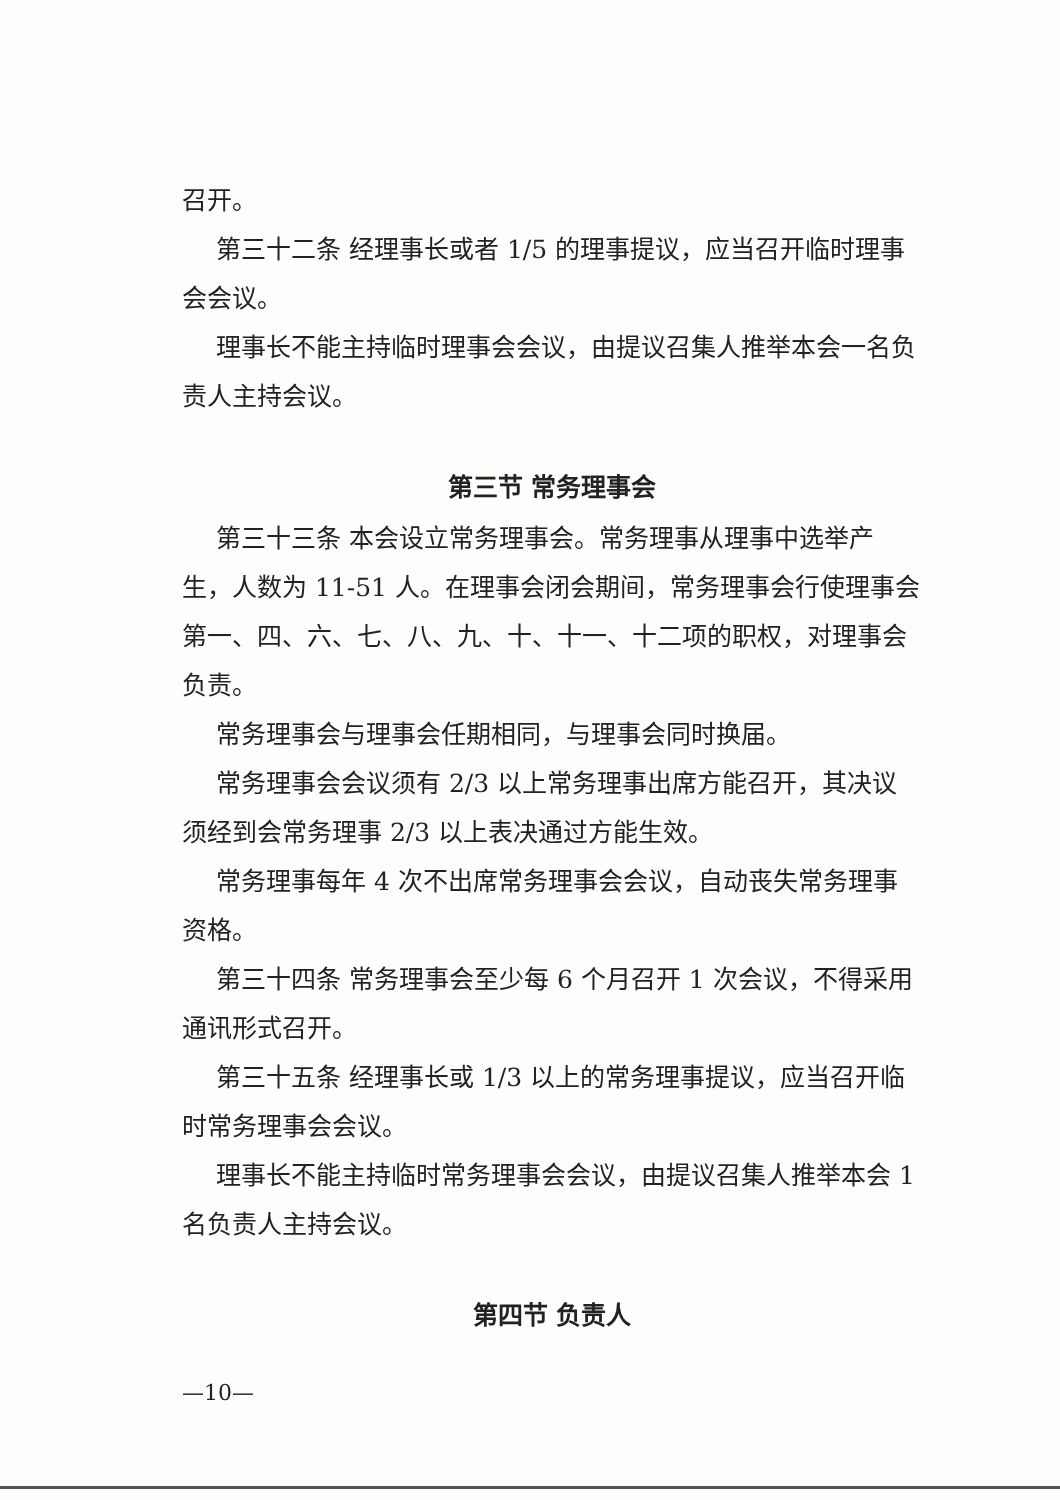召开。
第三十二条 经理事长或者 1/5 的理事提议，应当召开临时理事会会议。
理事长不能主持临时理事会会议，由提议召集人推举本会一名负责人主持会议。
第三节 常务理事会
第三十三条 本会设立常务理事会。常务理事从理事中选举产生，人数为 11-51 人。在理事会闭会期间，常务理事会行使理事会第一、四、六、七、八、九、十、十一、十二项的职权，对理事会负责。
常务理事会与理事会任期相同，与理事会同时换届。
常务理事会会议须有 2/3 以上常务理事出席方能召开，其决议须经到会常务理事 2/3 以上表决通过方能生效。
常务理事每年 4 次不出席常务理事会会议，自动丧失常务理事资格。
第三十四条 常务理事会至少每 6 个月召开 1 次会议，不得采用通讯形式召开。
第三十五条 经理事长或 1/3 以上的常务理事提议，应当召开临时常务理事会会议。
理事长不能主持临时常务理事会会议，由提议召集人推举本会 1 名负责人主持会议。
第四节 负责人
—10—